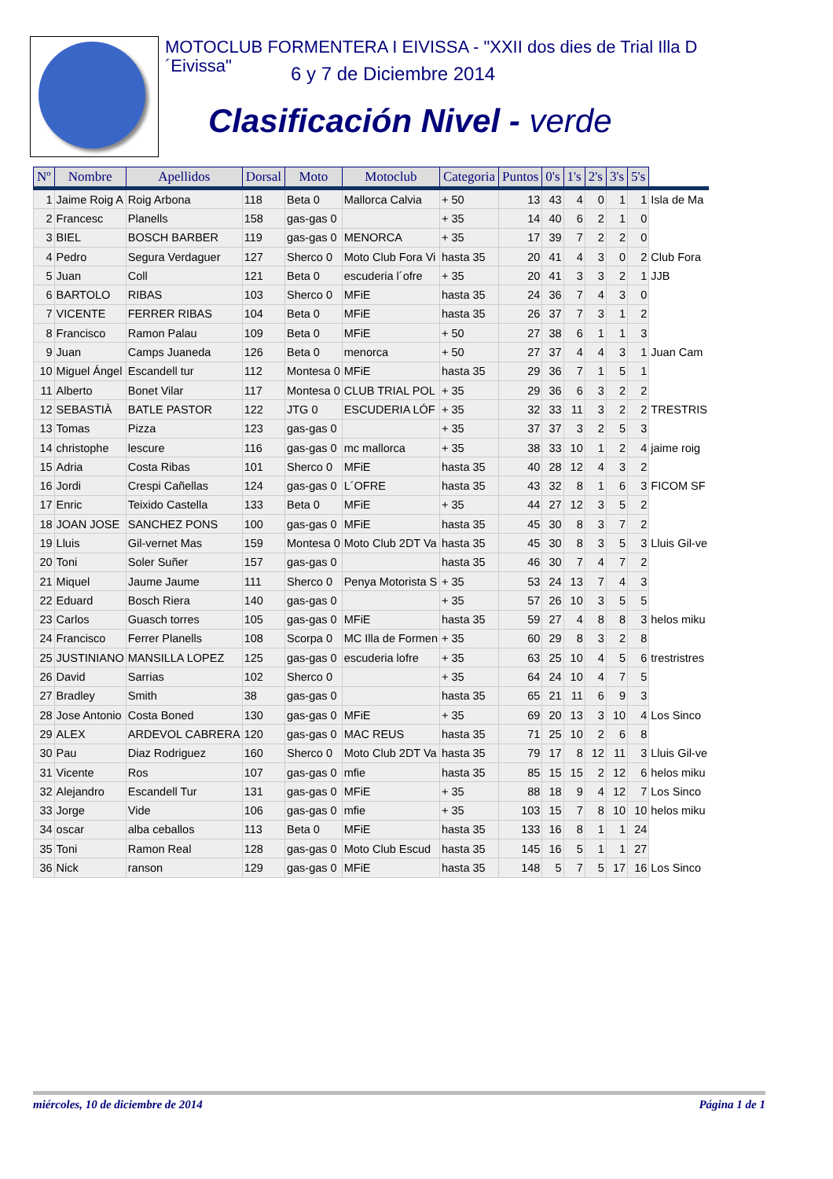MOTOCLUB FORMENTERA I EIVISSA - "XXII dos dies de Trial Illa D´Eivissa"
6 y 7 de Diciembre 2014
Clasificación Nivel - verde
| Nº | Nombre | Apellidos | Dorsal | Moto | Motoclub | Categoria | Puntos | 0's | 1's | 2's | 3's | 5's | |
| --- | --- | --- | --- | --- | --- | --- | --- | --- | --- | --- | --- | --- | --- |
| 1 | Jaime Roig A | Roig Arbona | 118 | Beta 0 | Mallorca Calvia | + 50 | 13 | 43 | 4 | 0 | 1 | 1 | Isla de Ma |
| 2 | Francesc | Planells | 158 | gas-gas 0 | | + 35 | 14 | 40 | 6 | 2 | 1 | 0 | |
| 3 | BIEL | BOSCH BARBER | 119 | gas-gas 0 | MENORCA | + 35 | 17 | 39 | 7 | 2 | 2 | 0 | |
| 4 | Pedro | Segura Verdaguer | 127 | Sherco 0 | Moto Club Fora Vi | hasta 35 | 20 | 41 | 4 | 3 | 0 | 2 | Club Fora |
| 5 | Juan | Coll | 121 | Beta 0 | escuderia l´ofre | + 35 | 20 | 41 | 3 | 3 | 2 | 1 | JJB |
| 6 | BARTOLO | RIBAS | 103 | Sherco 0 | MFiE | hasta 35 | 24 | 36 | 7 | 4 | 3 | 0 | |
| 7 | VICENTE | FERRER RIBAS | 104 | Beta 0 | MFiE | hasta 35 | 26 | 37 | 7 | 3 | 1 | 2 | |
| 8 | Francisco | Ramon Palau | 109 | Beta 0 | MFiE | + 50 | 27 | 38 | 6 | 1 | 1 | 3 | |
| 9 | Juan | Camps Juaneda | 126 | Beta 0 | menorca | + 50 | 27 | 37 | 4 | 4 | 3 | 1 | Juan Cam |
| 10 | Miguel Ángel | Escandell tur | 112 | Montesa 0 | MFiE | hasta 35 | 29 | 36 | 7 | 1 | 5 | 1 | |
| 11 | Alberto | Bonet Vilar | 117 | Montesa 0 | CLUB TRIAL POL | + 35 | 29 | 36 | 6 | 3 | 2 | 2 | |
| 12 | SEBASTIÀ | BATLE PASTOR | 122 | JTG 0 | ESCUDERIA LÓF | + 35 | 32 | 33 | 11 | 3 | 2 | 2 | TRESTRIS |
| 13 | Tomas | Pizza | 123 | gas-gas 0 | | + 35 | 37 | 37 | 3 | 2 | 5 | 3 | |
| 14 | christophe | lescure | 116 | gas-gas 0 | mc mallorca | + 35 | 38 | 33 | 10 | 1 | 2 | 4 | jaime roig |
| 15 | Adria | Costa Ribas | 101 | Sherco 0 | MFiE | hasta 35 | 40 | 28 | 12 | 4 | 3 | 2 | |
| 16 | Jordi | Crespi Cañellas | 124 | gas-gas 0 | L´OFRE | hasta 35 | 43 | 32 | 8 | 1 | 6 | 3 | FICOM SF |
| 17 | Enric | Teixido Castella | 133 | Beta 0 | MFiE | + 35 | 44 | 27 | 12 | 3 | 5 | 2 | |
| 18 | JOAN JOSE | SANCHEZ PONS | 100 | gas-gas 0 | MFiE | hasta 35 | 45 | 30 | 8 | 3 | 7 | 2 | |
| 19 | Lluis | Gil-vernet Mas | 159 | Montesa 0 | Moto Club 2DT Va | hasta 35 | 45 | 30 | 8 | 3 | 5 | 3 | Lluis Gil-ve |
| 20 | Toni | Soler Suñer | 157 | gas-gas 0 | | hasta 35 | 46 | 30 | 7 | 4 | 7 | 2 | |
| 21 | Miquel | Jaume Jaume | 111 | Sherco 0 | Penya Motorista S | + 35 | 53 | 24 | 13 | 7 | 4 | 3 | |
| 22 | Eduard | Bosch Riera | 140 | gas-gas 0 | | + 35 | 57 | 26 | 10 | 3 | 5 | 5 | |
| 23 | Carlos | Guasch torres | 105 | gas-gas 0 | MFiE | hasta 35 | 59 | 27 | 4 | 8 | 8 | 3 | helos miku |
| 24 | Francisco | Ferrer Planells | 108 | Scorpa 0 | MC Illa de Formen | + 35 | 60 | 29 | 8 | 3 | 2 | 8 | |
| 25 | JUSTINIANO | MANSILLA LOPEZ | 125 | gas-gas 0 | escuderia lofre | + 35 | 63 | 25 | 10 | 4 | 5 | 6 | trestristres |
| 26 | David | Sarrias | 102 | Sherco 0 | | + 35 | 64 | 24 | 10 | 4 | 7 | 5 | |
| 27 | Bradley | Smith | 38 | gas-gas 0 | | hasta 35 | 65 | 21 | 11 | 6 | 9 | 3 | |
| 28 | Jose Antonio | Costa Boned | 130 | gas-gas 0 | MFiE | + 35 | 69 | 20 | 13 | 3 | 10 | 4 | Los Sinco |
| 29 | ALEX | ARDEVOL CABRERA | 120 | gas-gas 0 | MAC REUS | hasta 35 | 71 | 25 | 10 | 2 | 6 | 8 | |
| 30 | Pau | Diaz Rodriguez | 160 | Sherco 0 | Moto Club 2DT Va | hasta 35 | 79 | 17 | 8 | 12 | 11 | 3 | Lluis Gil-ve |
| 31 | Vicente | Ros | 107 | gas-gas 0 | mfie | hasta 35 | 85 | 15 | 15 | 2 | 12 | 6 | helos miku |
| 32 | Alejandro | Escandell Tur | 131 | gas-gas 0 | MFiE | + 35 | 88 | 18 | 9 | 4 | 12 | 7 | Los Sinco |
| 33 | Jorge | Vide | 106 | gas-gas 0 | mfie | + 35 | 103 | 15 | 7 | 8 | 10 | 10 | helos miku |
| 34 | oscar | alba ceballos | 113 | Beta 0 | MFiE | hasta 35 | 133 | 16 | 8 | 1 | 1 | 24 | |
| 35 | Toni | Ramon Real | 128 | gas-gas 0 | Moto Club Escud | hasta 35 | 145 | 16 | 5 | 1 | 1 | 27 | |
| 36 | Nick | ranson | 129 | gas-gas 0 | MFiE | hasta 35 | 148 | 5 | 7 | 5 | 17 | 16 | Los Sinco |
miércoles, 10 de diciembre de 2014 Página 1 de 1